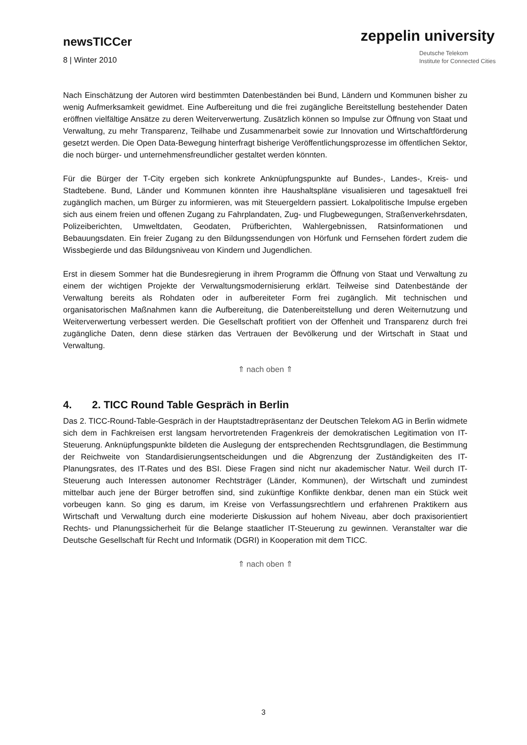newsTICCer
8 | Winter 2010
zeppelin university
Deutsche Telekom
Institute for Connected Cities
Nach Einschätzung der Autoren wird bestimmten Datenbeständen bei Bund, Ländern und Kommunen bisher zu wenig Aufmerksamkeit gewidmet. Eine Aufbereitung und die frei zugängliche Bereitstellung bestehender Daten eröffnen vielfältige Ansätze zu deren Weiterverwertung. Zusätzlich können so Impulse zur Öffnung von Staat und Verwaltung, zu mehr Transparenz, Teilhabe und Zusammenarbeit sowie zur Innovation und Wirtschaftförderung gesetzt werden. Die Open Data-Bewegung hinterfragt bisherige Veröffentlichungsprozesse im öffentlichen Sektor, die noch bürger- und unternehmensfreundlicher gestaltet werden könnten.
Für die Bürger der T-City ergeben sich konkrete Anknüpfungspunkte auf Bundes-, Landes-, Kreis- und Stadtebene. Bund, Länder und Kommunen könnten ihre Haushaltspläne visualisieren und tagesaktuell frei zugänglich machen, um Bürger zu informieren, was mit Steuergeldern passiert. Lokalpolitische Impulse ergeben sich aus einem freien und offenen Zugang zu Fahrplandaten, Zug- und Flugbewegungen, Straßenverkehrsdaten, Polizeiberichten, Umweltdaten, Geodaten, Prüfberichten, Wahlergebnissen, Ratsinformationen und Bebauungsdaten. Ein freier Zugang zu den Bildungssendungen von Hörfunk und Fernsehen fördert zudem die Wissbegierde und das Bildungsniveau von Kindern und Jugendlichen.
Erst in diesem Sommer hat die Bundesregierung in ihrem Programm die Öffnung von Staat und Verwaltung zu einem der wichtigen Projekte der Verwaltungsmodernisierung erklärt. Teilweise sind Datenbestände der Verwaltung bereits als Rohdaten oder in aufbereiteter Form frei zugänglich. Mit technischen und organisatorischen Maßnahmen kann die Aufbereitung, die Datenbereitstellung und deren Weiternutzung und Weiterverwertung verbessert werden. Die Gesellschaft profitiert von der Offenheit und Transparenz durch frei zugängliche Daten, denn diese stärken das Vertrauen der Bevölkerung und der Wirtschaft in Staat und Verwaltung.
⇑ nach oben ⇑
4. 2. TICC Round Table Gespräch in Berlin
Das 2. TICC-Round-Table-Gespräch in der Hauptstadtrepräsentanz der Deutschen Telekom AG in Berlin widmete sich dem in Fachkreisen erst langsam hervortretenden Fragenkreis der demokratischen Legitimation von IT-Steuerung. Anknüpfungspunkte bildeten die Auslegung der entsprechenden Rechtsgrundlagen, die Bestimmung der Reichweite von Standardisierungsentscheidungen und die Abgrenzung der Zuständigkeiten des IT-Planungsrates, des IT-Rates und des BSI. Diese Fragen sind nicht nur akademischer Natur. Weil durch IT-Steuerung auch Interessen autonomer Rechtsträger (Länder, Kommunen), der Wirtschaft und zumindest mittelbar auch jene der Bürger betroffen sind, sind zukünftige Konflikte denkbar, denen man ein Stück weit vorbeugen kann. So ging es darum, im Kreise von Verfassungsrechtlern und erfahrenen Praktikern aus Wirtschaft und Verwaltung durch eine moderierte Diskussion auf hohem Niveau, aber doch praxisorientiert Rechts- und Planungssicherheit für die Belange staatlicher IT-Steuerung zu gewinnen. Veranstalter war die Deutsche Gesellschaft für Recht und Informatik (DGRI) in Kooperation mit dem TICC.
⇑ nach oben ⇑
3